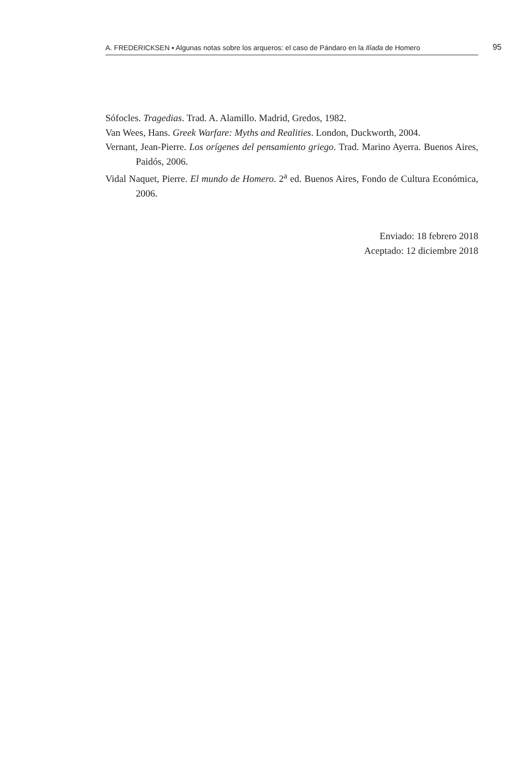A. FREDERICKSEN ▪ Algunas notas sobre los arqueros: el caso de Pándaro en la Ilíada de Homero
95
Sófocles. Tragedias. Trad. A. Alamillo. Madrid, Gredos, 1982.
Van Wees, Hans. Greek Warfare: Myths and Realities. London, Duckworth, 2004.
Vernant, Jean-Pierre. Los orígenes del pensamiento griego. Trad. Marino Ayerra. Buenos Aires, Paidós, 2006.
Vidal Naquet, Pierre. El mundo de Homero. 2<sup>a</sup> ed. Buenos Aires, Fondo de Cultura Económica, 2006.
Enviado: 18 febrero 2018
Aceptado: 12 diciembre 2018